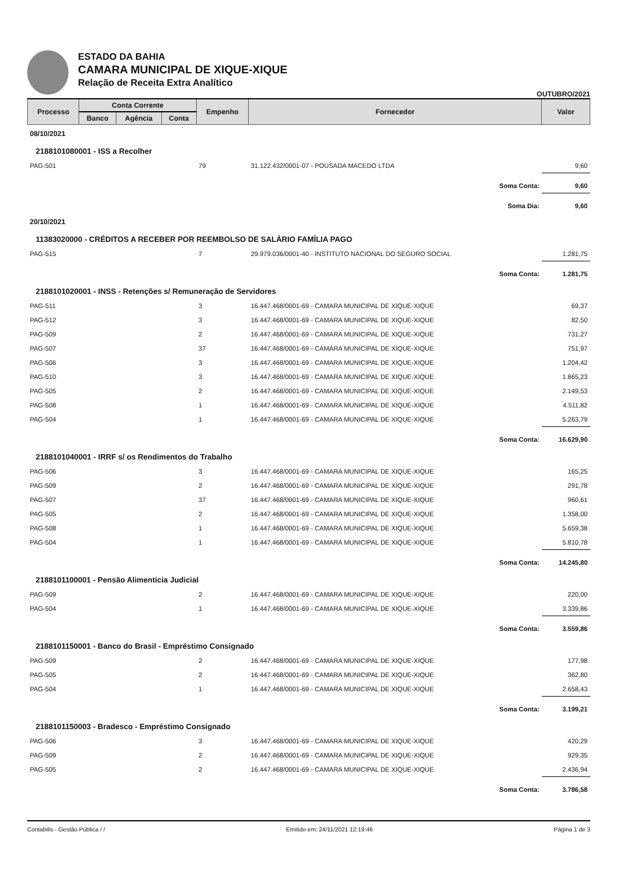ESTADO DA BAHIA
CAMARA MUNICIPAL DE XIQUE-XIQUE
Relação de Receita Extra Analítico
OUTUBRO/2021
| Processo | Conta Corrente | | | Empenho | Fornecedor | Valor |
| --- | --- | --- | --- | --- | --- | --- |
| | Banco | Agência | Conta | | | |
| 08/10/2021 | | | | | | |
| 2188101080001 - ISS a Recolher | | | | | | |
| PAG-501 | | | | 79 | 31.122.432/0001-07 - POUSADA MACEDO LTDA | 9,60 |
| Soma Conta: | | | | | | 9,60 |
| Soma Dia: | | | | | | 9,60 |
| 20/10/2021 | | | | | | |
| 11383020000 - CRÉDITOS A RECEBER POR REEMBOLSO DE SALÁRIO FAMÍLIA PAGO | | | | | | |
| PAG-515 | | | | 7 | 29.979.036/0001-40 - INSTITUTO NACIONAL DO SEGURO SOCIAL | 1.281,75 |
| Soma Conta: | | | | | | 1.281,75 |
| 2188101020001 - INSS - Retenções s/ Remuneração de Servidores | | | | | | |
| PAG-511 | | | | 3 | 16.447.468/0001-69 - CAMARA MUNICIPAL DE XIQUE-XIQUE | 69,37 |
| PAG-512 | | | | 3 | 16.447.468/0001-69 - CAMARA MUNICIPAL DE XIQUE-XIQUE | 82,50 |
| PAG-509 | | | | 2 | 16.447.468/0001-69 - CAMARA MUNICIPAL DE XIQUE-XIQUE | 731,27 |
| PAG-507 | | | | 37 | 16.447.468/0001-69 - CAMARA MUNICIPAL DE XIQUE-XIQUE | 751,97 |
| PAG-506 | | | | 3 | 16.447.468/0001-69 - CAMARA MUNICIPAL DE XIQUE-XIQUE | 1.204,42 |
| PAG-510 | | | | 3 | 16.447.468/0001-69 - CAMARA MUNICIPAL DE XIQUE-XIQUE | 1.865,23 |
| PAG-505 | | | | 2 | 16.447.468/0001-69 - CAMARA MUNICIPAL DE XIQUE-XIQUE | 2.149,53 |
| PAG-508 | | | | 1 | 16.447.468/0001-69 - CAMARA MUNICIPAL DE XIQUE-XIQUE | 4.511,82 |
| PAG-504 | | | | 1 | 16.447.468/0001-69 - CAMARA MUNICIPAL DE XIQUE-XIQUE | 5.263,79 |
| Soma Conta: | | | | | | 16.629,90 |
| 2188101040001 - IRRF s/ os Rendimentos do Trabalho | | | | | | |
| PAG-506 | | | | 3 | 16.447.468/0001-69 - CAMARA MUNICIPAL DE XIQUE-XIQUE | 165,25 |
| PAG-509 | | | | 2 | 16.447.468/0001-69 - CAMARA MUNICIPAL DE XIQUE-XIQUE | 291,78 |
| PAG-507 | | | | 37 | 16.447.468/0001-69 - CAMARA MUNICIPAL DE XIQUE-XIQUE | 960,61 |
| PAG-505 | | | | 2 | 16.447.468/0001-69 - CAMARA MUNICIPAL DE XIQUE-XIQUE | 1.358,00 |
| PAG-508 | | | | 1 | 16.447.468/0001-69 - CAMARA MUNICIPAL DE XIQUE-XIQUE | 5.659,38 |
| PAG-504 | | | | 1 | 16.447.468/0001-69 - CAMARA MUNICIPAL DE XIQUE-XIQUE | 5.810,78 |
| Soma Conta: | | | | | | 14.245,80 |
| 2188101100001 - Pensão Alimentícia Judicial | | | | | | |
| PAG-509 | | | | 2 | 16.447.468/0001-69 - CAMARA MUNICIPAL DE XIQUE-XIQUE | 220,00 |
| PAG-504 | | | | 1 | 16.447.468/0001-69 - CAMARA MUNICIPAL DE XIQUE-XIQUE | 3.339,86 |
| Soma Conta: | | | | | | 3.559,86 |
| 2188101150001 - Banco do Brasil - Empréstimo Consignado | | | | | | |
| PAG-509 | | | | 2 | 16.447.468/0001-69 - CAMARA MUNICIPAL DE XIQUE-XIQUE | 177,98 |
| PAG-505 | | | | 2 | 16.447.468/0001-69 - CAMARA MUNICIPAL DE XIQUE-XIQUE | 362,80 |
| PAG-504 | | | | 1 | 16.447.468/0001-69 - CAMARA MUNICIPAL DE XIQUE-XIQUE | 2.658,43 |
| Soma Conta: | | | | | | 3.199,21 |
| 2188101150003 - Bradesco - Empréstimo Consignado | | | | | | |
| PAG-506 | | | | 3 | 16.447.468/0001-69 - CAMARA MUNICIPAL DE XIQUE-XIQUE | 420,29 |
| PAG-509 | | | | 2 | 16.447.468/0001-69 - CAMARA MUNICIPAL DE XIQUE-XIQUE | 929,35 |
| PAG-505 | | | | 2 | 16.447.468/0001-69 - CAMARA MUNICIPAL DE XIQUE-XIQUE | 2.436,94 |
| Soma Conta: | | | | | | 3.786,58 |
Contabilis - Gestão Pública / / Emitido em: 24/11/2021 12:19:46 Página 1 de 3